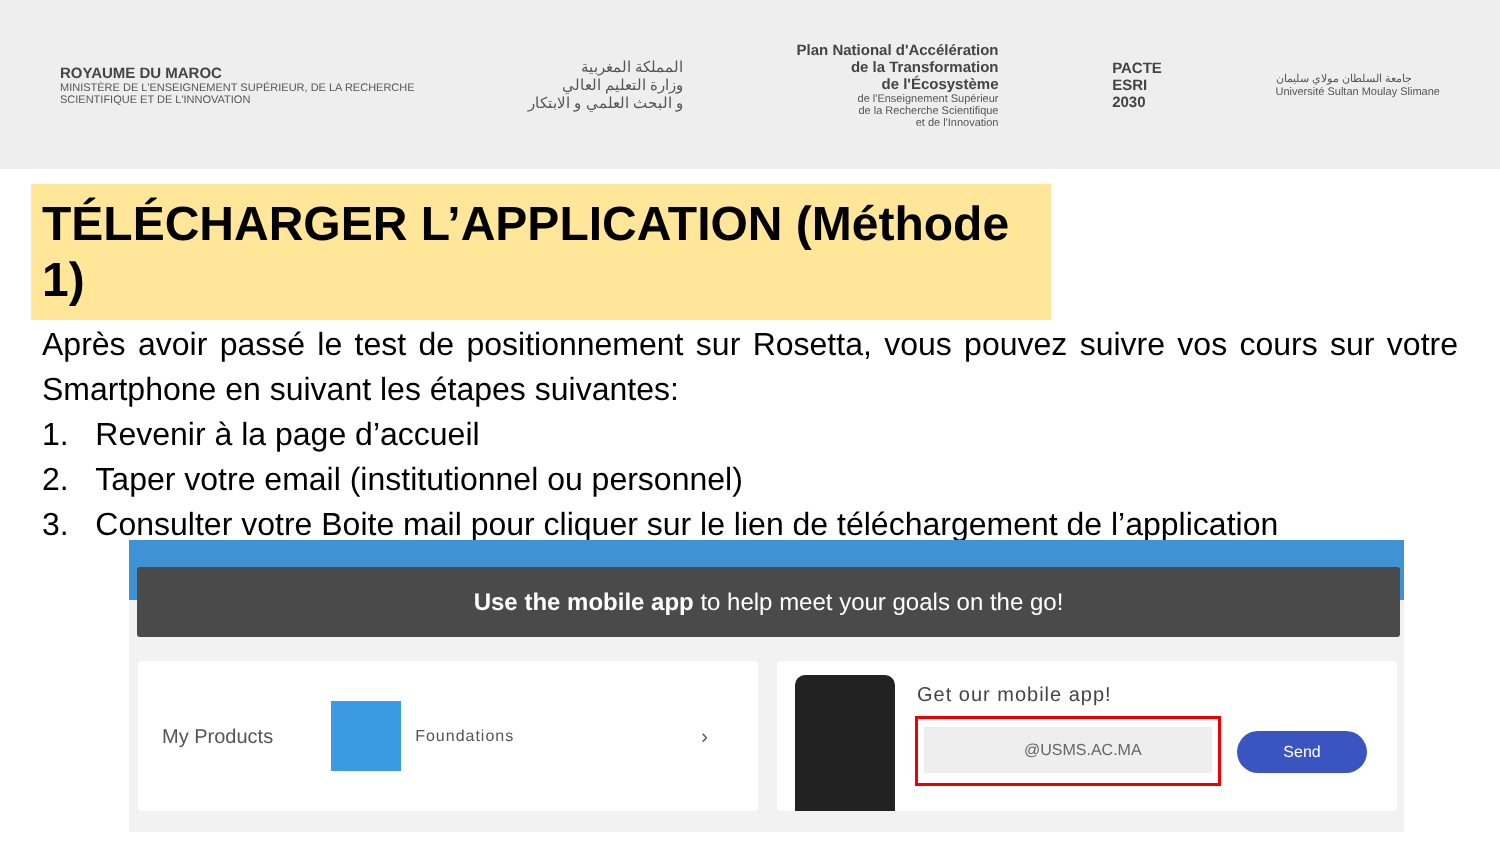ROYAUME DU MAROC
MINISTÈRE DE L'ENSEIGNEMENT SUPÉRIEUR, DE LA RECHERCHE
SCIENTIFIQUE ET DE L'INNOVATION
المملكة المغربية
وزارة التعليم العالي
و البحث العلمي و الابتكار
Plan National d'Accélération
de la Transformation
de l'Écosystème
de l'Enseignement Supérieur
de la Recherche Scientifique
et de l'Innovation
PACTE
ESRI
2030
جامعة السلطان مولاي سليمان
Université Sultan Moulay Slimane
TÉLÉCHARGER L’APPLICATION (Méthode 1)
Après avoir passé le test de positionnement sur Rosetta, vous pouvez suivre vos cours sur votre Smartphone en suivant les étapes suivantes:
1. Revenir à la page d’accueil
2. Taper votre email (institutionnel ou personnel)
3. Consulter votre Boite mail pour cliquer sur le lien de téléchargement de l’application
Use the mobile app to help meet your goals on the go!
My Products Foundations ›
Get our mobile app!
@USMS.AC.MA
Send